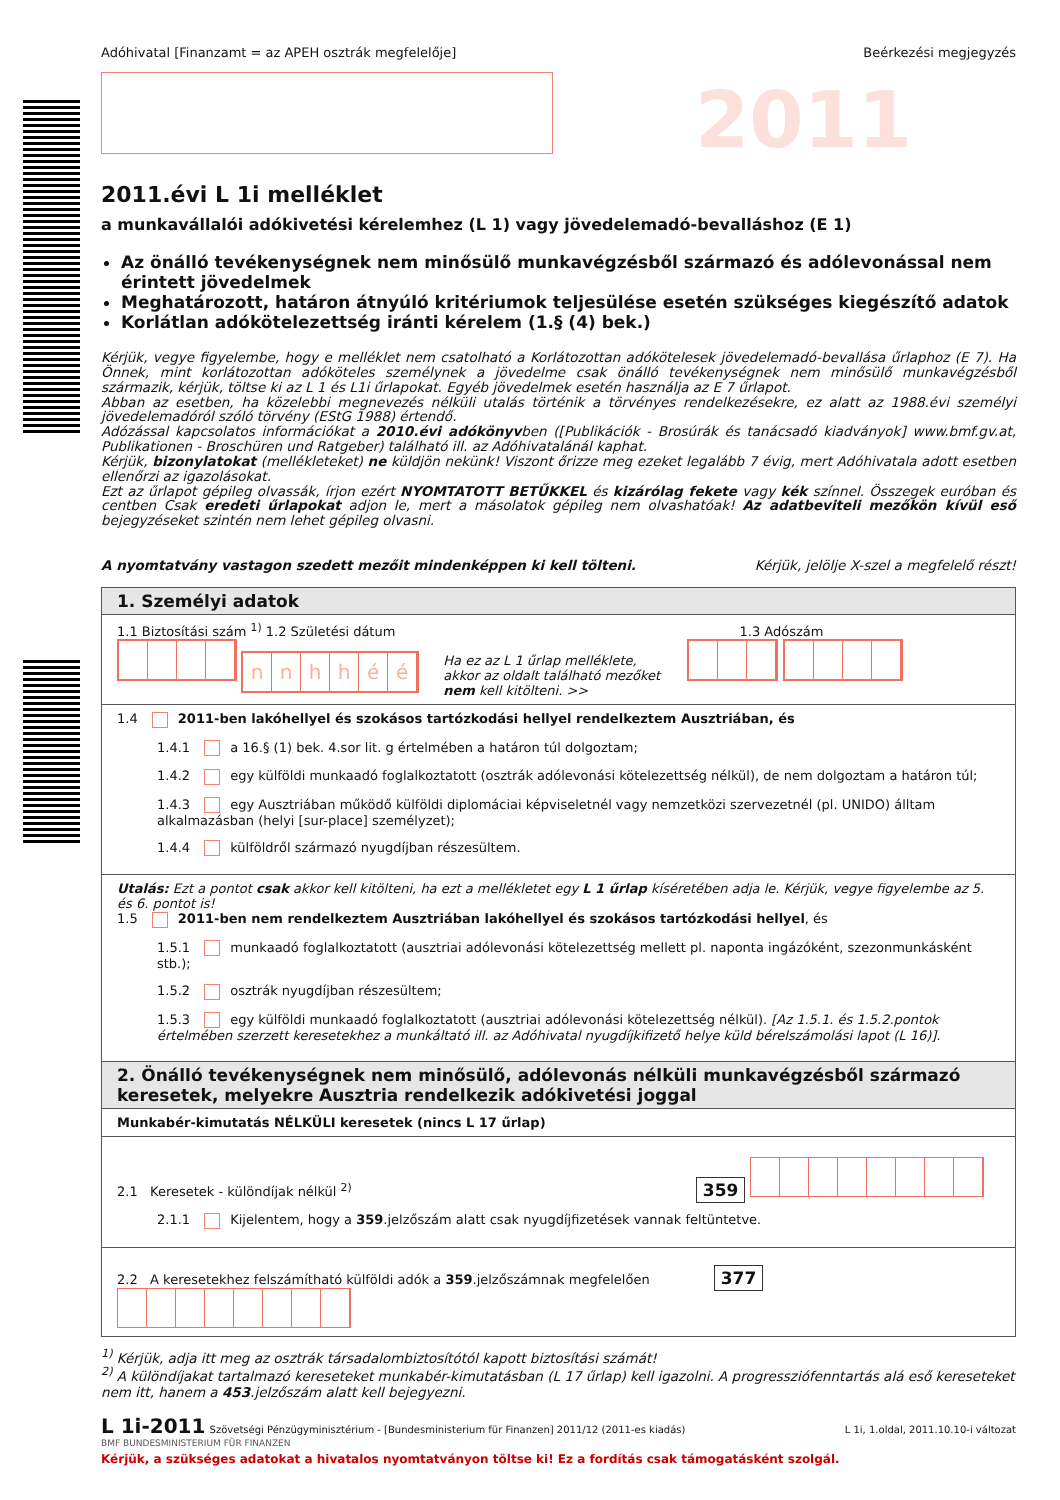2011
Adóhivatal [Finanzamt = az APEH osztrák megfelelője] Beérkezési megjegyzés
2011.évi L 1i melléklet
a munkavállalói adókivetési kérelemhez (L 1) vagy jövedelemadó-bevalláshoz (E 1)
Az önálló tevékenységnek nem minősülő munkavégzésből származó és adólevonással nem érintett jövedelmek
Meghatározott, határon átnyúló kritériumok teljesülése esetén szükséges kiegészítő adatok
Korlátlan adókötelezettség iránti kérelem (1.§ (4) bek.)
Kérjük, vegye figyelembe, hogy e melléklet nem csatolható a Korlátozottan adókötelesek jövedelemadó-bevallása űrlaphoz (E 7). Ha Önnek, mint korlátozottan adóköteles személynek a jövedelme csak önálló tevékenységnek nem minősülő munkavégzésből származik, kérjük, töltse ki az L 1 és L1i űrlapokat. Egyéb jövedelmek esetén használja az E 7 űrlapot.
Abban az esetben, ha közelebbi megnevezés nélküli utalás történik a törvényes rendelkezésekre, ez alatt az 1988.évi személyi jövedelemadóról szóló törvény (EStG 1988) értendő.
Adózással kapcsolatos információkat a 2010.évi adókönyvben ([Publikációk - Brosúrák és tanácsadó kiadványok] www.bmf.gv.at, Publikationen - Broschüren und Ratgeber) található ill. az Adóhivatalánál kaphat.
Kérjük, bizonylatokat (mellékleteket) ne küldjön nekünk! Viszont őrizze meg ezeket legalább 7 évig, mert Adóhivatala adott esetben ellenőrzi az igazolásokat.
Ezt az űrlapot gépileg olvassák, írjon ezért NYOMTATOTT BETŰKKEL és kizárólag fekete vagy kék színnel. Összegek euróban és centben Csak eredeti űrlapokat adjon le, mert a másolatok gépileg nem olvashatóak! Az adatbeviteli mezőkön kívül eső bejegyzéseket szintén nem lehet gépileg olvasni.
A nyomtatvány vastagon szedett mezőit mindenképpen ki kell tölteni. Kérjük, jelölje X-szel a megfelelő részt!
1. Személyi adatok
1.1 Biztosítási szám <sup>1)</sup> 1.2 Születési dátum 1.3 Adószám
nnhhéé Ha ez az L 1 űrlap melléklete, akkor az oldalt található mezőket nem kell kitölteni. >>
1.4 2011-ben lakóhellyel és szokásos tartózkodási hellyel rendelkeztem Ausztriában, és
1.4.1 a 16.§ (1) bek. 4.sor lit. g értelmében a határon túl dolgoztam;
1.4.2 egy külföldi munkaadó foglalkoztatott (osztrák adólevonási kötelezettség nélkül), de nem dolgoztam a határon túl;
1.4.3 egy Ausztriában működő külföldi diplomáciai képviseletnél vagy nemzetközi szervezetnél (pl. UNIDO) álltam alkalmazásban (helyi [sur-place] személyzet);
1.4.4 külföldről származó nyugdíjban részesültem.
Utalás: Ezt a pontot csak akkor kell kitölteni, ha ezt a mellékletet egy L 1 űrlap kíséretében adja le. Kérjük, vegye figyelembe az 5. és 6. pontot is!
1.5 2011-ben nem rendelkeztem Ausztriában lakóhellyel és szokásos tartózkodási hellyel, és
1.5.1 munkaadó foglalkoztatott (ausztriai adólevonási kötelezettség mellett pl. naponta ingázóként, szezonmunkásként stb.);
1.5.2 osztrák nyugdíjban részesültem;
1.5.3 egy külföldi munkaadó foglalkoztatott (ausztriai adólevonási kötelezettség nélkül). [Az 1.5.1. és 1.5.2.pontok értelmében szerzett keresetekhez a munkáltató ill. az Adóhivatal nyugdíjkifizető helye küld bérelszámolási lapot (L 16)].
2. Önálló tevékenységnek nem minősülő, adólevonás nélküli munkavégzésből származó keresetek, melyekre Ausztria rendelkezik adókivetési joggal
Munkabér-kimutatás NÉLKÜLI keresetek (nincs L 17 űrlap)
2.1 Keresetek - különdíjak nélkül <sup>2)</sup> 359
2.1.1 Kijelentem, hogy a 359.jelzőszám alatt csak nyugdíjfizetések vannak feltüntetve.
2.2 A keresetekhez felszámítható külföldi adók a 359.jelzőszámnak megfelelően 377
<sup>1)</sup> Kérjük, adja itt meg az osztrák társadalombiztosítótól kapott biztosítási számát!
<sup>2)</sup> A különdíjakat tartalmazó kereseteket munkabér-kimutatásban (L 17 űrlap) kell igazolni. A progresszió­fenntartás alá eső kereseteket nem itt, hanem a 453.jelzőszám alatt kell bejegyezni.
L 1i-2011 Szövetségi Pénzügyminisztérium - [Bundesministerium für Finanzen] 2011/12 (2011-es kiadás) L 1i, 1.oldal, 2011.10.10-i változat
BMF BUNDESMINISTERIUM FÜR FINANZEN
Kérjük, a szükséges adatokat a hivatalos nyomtatványon töltse ki! Ez a fordítás csak támogatásként szolgál.